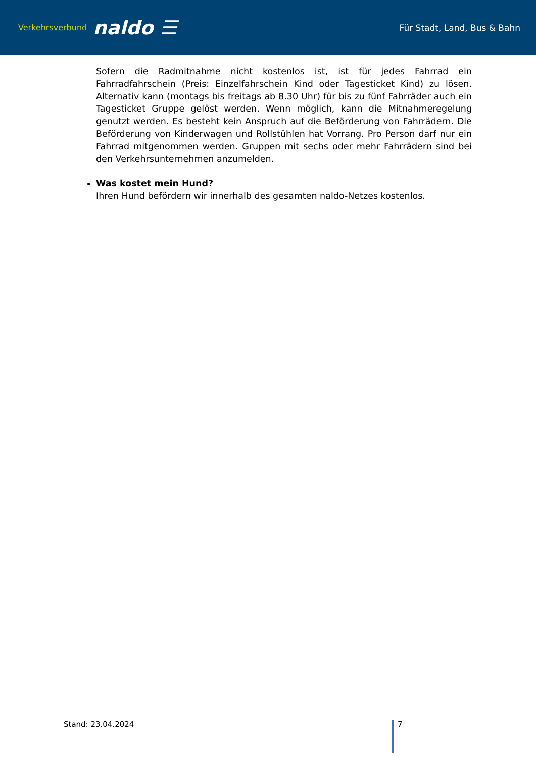Verkehrsverbund naldo ☰
Für Stadt, Land, Bus & Bahn
Sofern die Radmitnahme nicht kostenlos ist, ist für jedes Fahrrad ein Fahrradfahrschein (Preis: Einzelfahrschein Kind oder Tagesticket Kind) zu lösen. Alternativ kann (montags bis freitags ab 8.30 Uhr) für bis zu fünf Fahrräder auch ein Tagesticket Gruppe gelöst werden. Wenn möglich, kann die Mitnahmeregelung genutzt werden. Es besteht kein Anspruch auf die Beförderung von Fahrrädern. Die Beförderung von Kinderwagen und Rollstühlen hat Vorrang. Pro Person darf nur ein Fahrrad mitgenommen werden. Gruppen mit sechs oder mehr Fahrrädern sind bei den Verkehrsunternehmen anzumelden.
Was kostet mein Hund?
Ihren Hund befördern wir innerhalb des gesamten naldo-Netzes kostenlos.
Stand: 23.04.2024 7